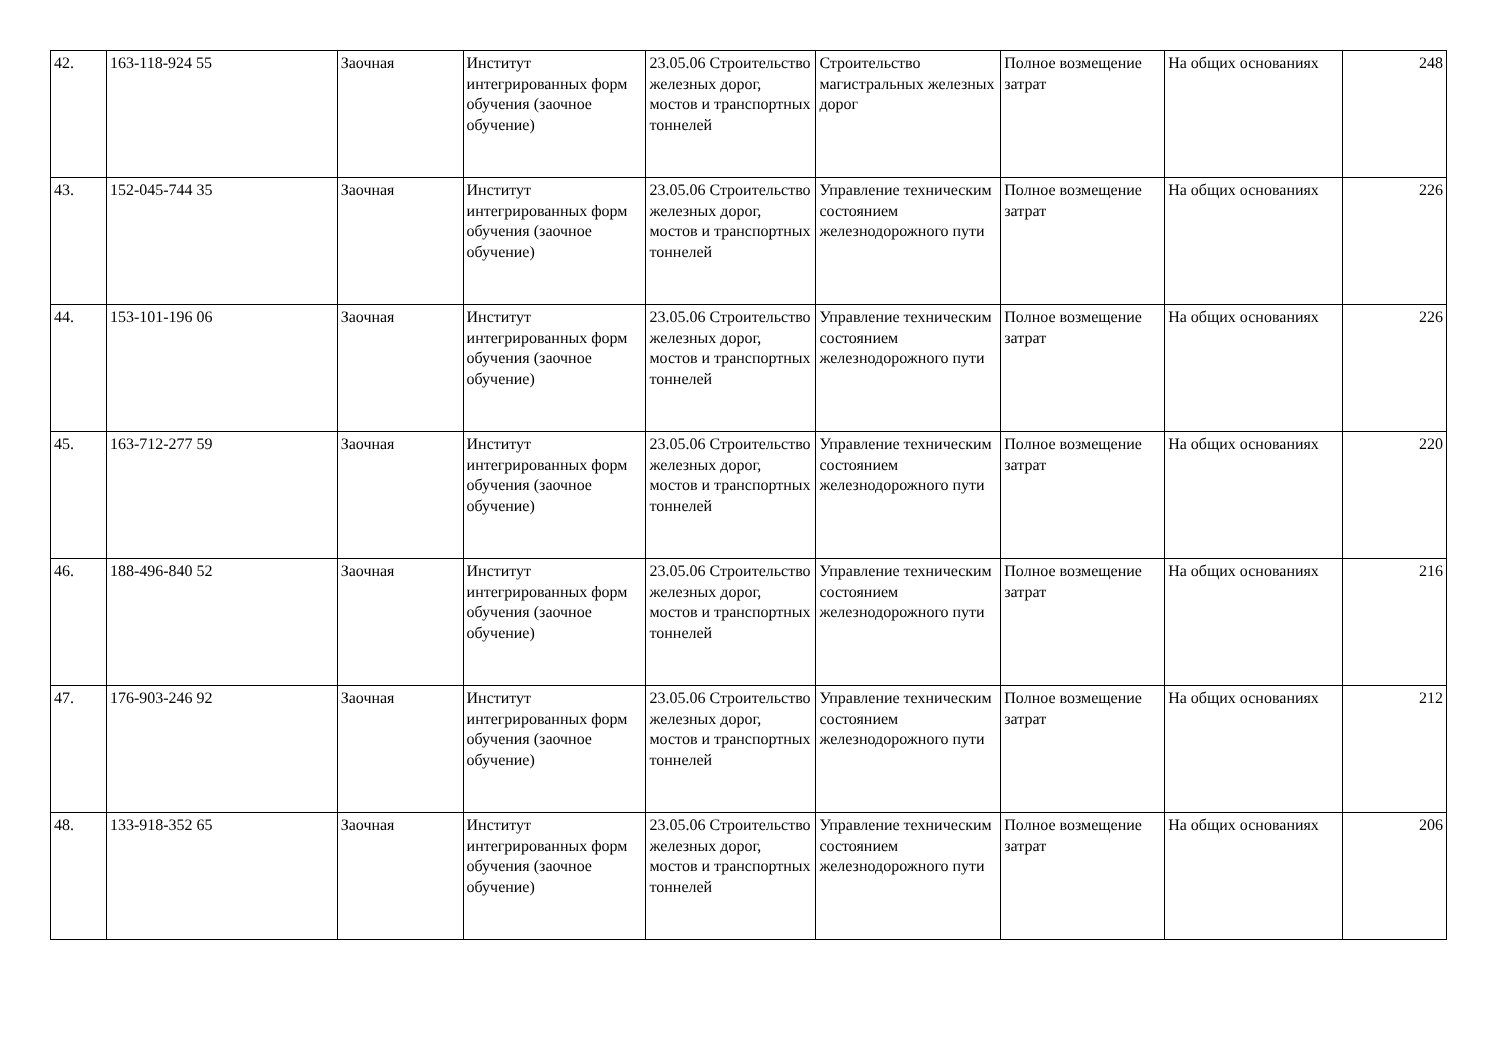| 42. | 163-118-924 55 | Заочная | Институт интегрированных форм обучения (заочное обучение) | 23.05.06 Строительство железных дорог, мостов и транспортных тоннелей | Строительство магистральных железных дорог | Полное возмещение затрат | На общих основаниях | 248 |
| 43. | 152-045-744 35 | Заочная | Институт интегрированных форм обучения (заочное обучение) | 23.05.06 Строительство железных дорог, мостов и транспортных тоннелей | Управление техническим состоянием железнодорожного пути | Полное возмещение затрат | На общих основаниях | 226 |
| 44. | 153-101-196 06 | Заочная | Институт интегрированных форм обучения (заочное обучение) | 23.05.06 Строительство железных дорог, мостов и транспортных тоннелей | Управление техническим состоянием железнодорожного пути | Полное возмещение затрат | На общих основаниях | 226 |
| 45. | 163-712-277 59 | Заочная | Институт интегрированных форм обучения (заочное обучение) | 23.05.06 Строительство железных дорог, мостов и транспортных тоннелей | Управление техническим состоянием железнодорожного пути | Полное возмещение затрат | На общих основаниях | 220 |
| 46. | 188-496-840 52 | Заочная | Институт интегрированных форм обучения (заочное обучение) | 23.05.06 Строительство железных дорог, мостов и транспортных тоннелей | Управление техническим состоянием железнодорожного пути | Полное возмещение затрат | На общих основаниях | 216 |
| 47. | 176-903-246 92 | Заочная | Институт интегрированных форм обучения (заочное обучение) | 23.05.06 Строительство железных дорог, мостов и транспортных тоннелей | Управление техническим состоянием железнодорожного пути | Полное возмещение затрат | На общих основаниях | 212 |
| 48. | 133-918-352 65 | Заочная | Институт интегрированных форм обучения (заочное обучение) | 23.05.06 Строительство железных дорог, мостов и транспортных тоннелей | Управление техническим состоянием железнодорожного пути | Полное возмещение затрат | На общих основаниях | 206 |